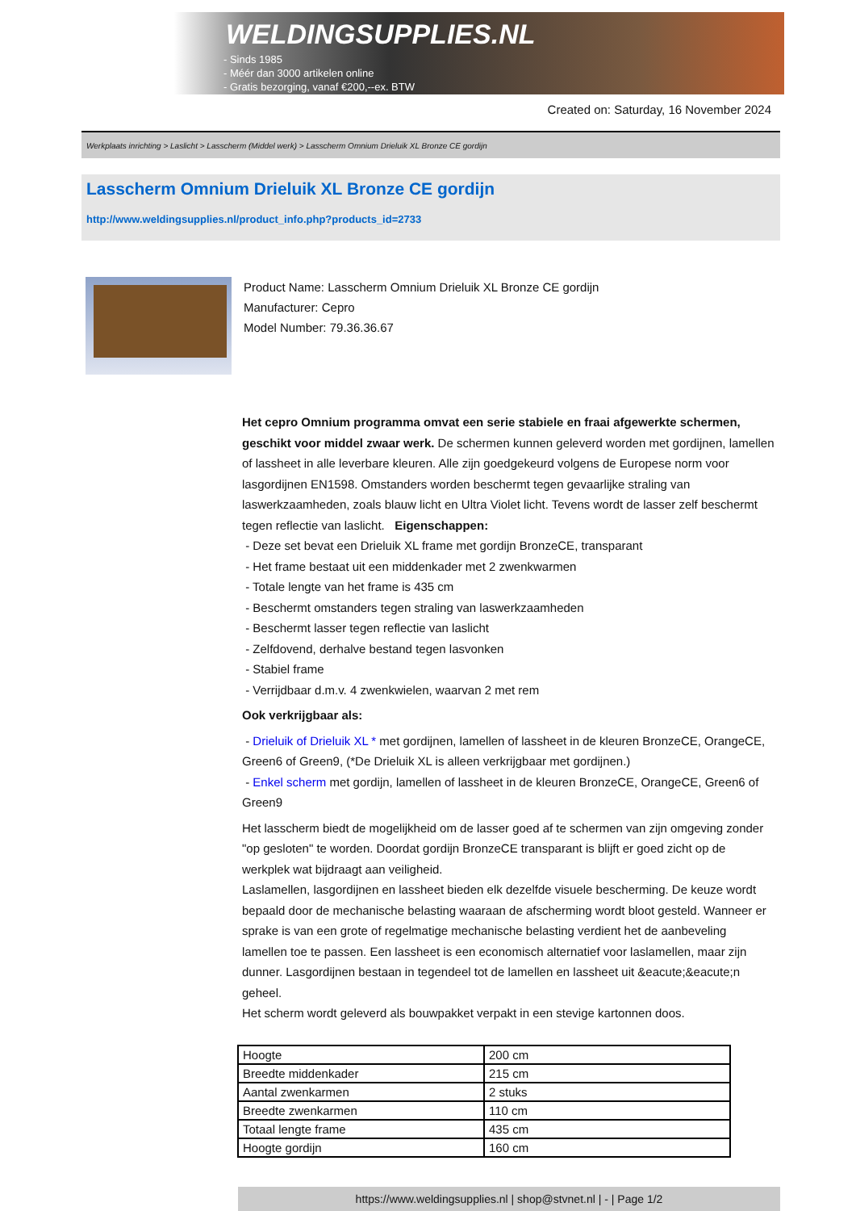WELDINGSUPPLIES.NL
- Sinds 1985
- Méér dan 3000 artikelen online
- Gratis bezorging, vanaf €200,--ex. BTW
Created on: Saturday, 16 November 2024
Werkplaats inrichting > Laslicht > Lasscherm (Middel werk) > Lasscherm Omnium Drieluik XL Bronze CE gordijn
Lasscherm Omnium Drieluik XL Bronze CE gordijn
http://www.weldingsupplies.nl/product_info.php?products_id=2733
Product Name: Lasscherm Omnium Drieluik XL Bronze CE gordijn
Manufacturer: Cepro
Model Number: 79.36.36.67
Het cepro Omnium programma omvat een serie stabiele en fraai afgewerkte schermen, geschikt voor middel zwaar werk. De schermen kunnen geleverd worden met gordijnen, lamellen of lassheet in alle leverbare kleuren. Alle zijn goedgekeurd volgens de Europese norm voor lasgordijnen EN1598. Omstanders worden beschermt tegen gevaarlijke straling van laswerkzaamheden, zoals blauw licht en Ultra Violet licht. Tevens wordt de lasser zelf beschermt tegen reflectie van laslicht. Eigenschappen:
- Deze set bevat een Drieluik XL frame met gordijn BronzeCE, transparant
- Het frame bestaat uit een middenkader met 2 zwenkwarmen
- Totale lengte van het frame is 435 cm
- Beschermt omstanders tegen straling van laswerkzaamheden
- Beschermt lasser tegen reflectie van laslicht
- Zelfdovend, derhalve bestand tegen lasvonken
- Stabiel frame
- Verrijdbaar d.m.v. 4 zwenkwielen, waarvan 2 met rem
Ook verkrijgbaar als:
- Drieluik of Drieluik XL * met gordijnen, lamellen of lassheet in de kleuren BronzeCE, OrangeCE, Green6 of Green9, (*De Drieluik XL is alleen verkrijgbaar met gordijnen.)
- Enkel scherm met gordijn, lamellen of lassheet in de kleuren BronzeCE, OrangeCE, Green6 of Green9
Het lasscherm biedt de mogelijkheid om de lasser goed af te schermen van zijn omgeving zonder "op gesloten" te worden. Doordat gordijn BronzeCE transparant is blijft er goed zicht op de werkplek wat bijdraagt aan veiligheid.
Laslamellen, lasgordijnen en lassheet bieden elk dezelfde visuele bescherming. De keuze wordt bepaald door de mechanische belasting waaraan de afscherming wordt bloot gesteld. Wanneer er sprake is van een grote of regelmatige mechanische belasting verdient het de aanbeveling lamellen toe te passen. Een lassheet is een economisch alternatief voor laslamellen, maar zijn dunner. Lasgordijnen bestaan in tegendeel tot de lamellen en lassheet uit &eacute;&eacute;n geheel.
Het scherm wordt geleverd als bouwpakket verpakt in een stevige kartonnen doos.
| Hoogte | 200 cm |
| Breedte middenkader | 215 cm |
| Aantal zwenkarmen | 2 stuks |
| Breedte zwenkarmen | 110 cm |
| Totaal lengte frame | 435 cm |
| Hoogte gordijn | 160 cm |
https://www.weldingsupplies.nl | shop@stvnet.nl | - | Page 1/2